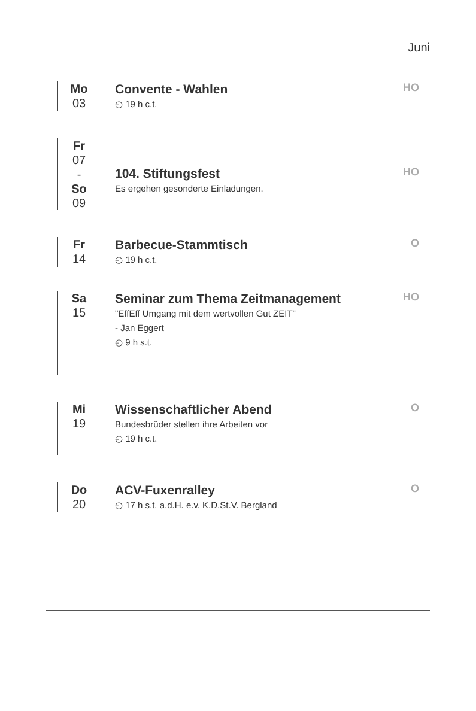Juni
Mo
03
Convente - Wahlen
◴ 19 h c.t.
HO
Fr
07
-
So
09
104. Stiftungsfest
Es ergehen gesonderte Einladungen.
HO
Fr
14
Barbecue-Stammtisch
◴ 19 h c.t.
O
Sa
15
Seminar zum Thema Zeitmanagement
"EffEff Umgang mit dem wertvollen Gut ZEIT"
- Jan Eggert
◴ 9 h s.t.
HO
Mi
19
Wissenschaftlicher Abend
Bundesbrüder stellen ihre Arbeiten vor
◴ 19 h c.t.
O
Do
20
ACV-Fuxenralley
◴ 17 h s.t. a.d.H. e.v. K.D.St.V. Bergland
O